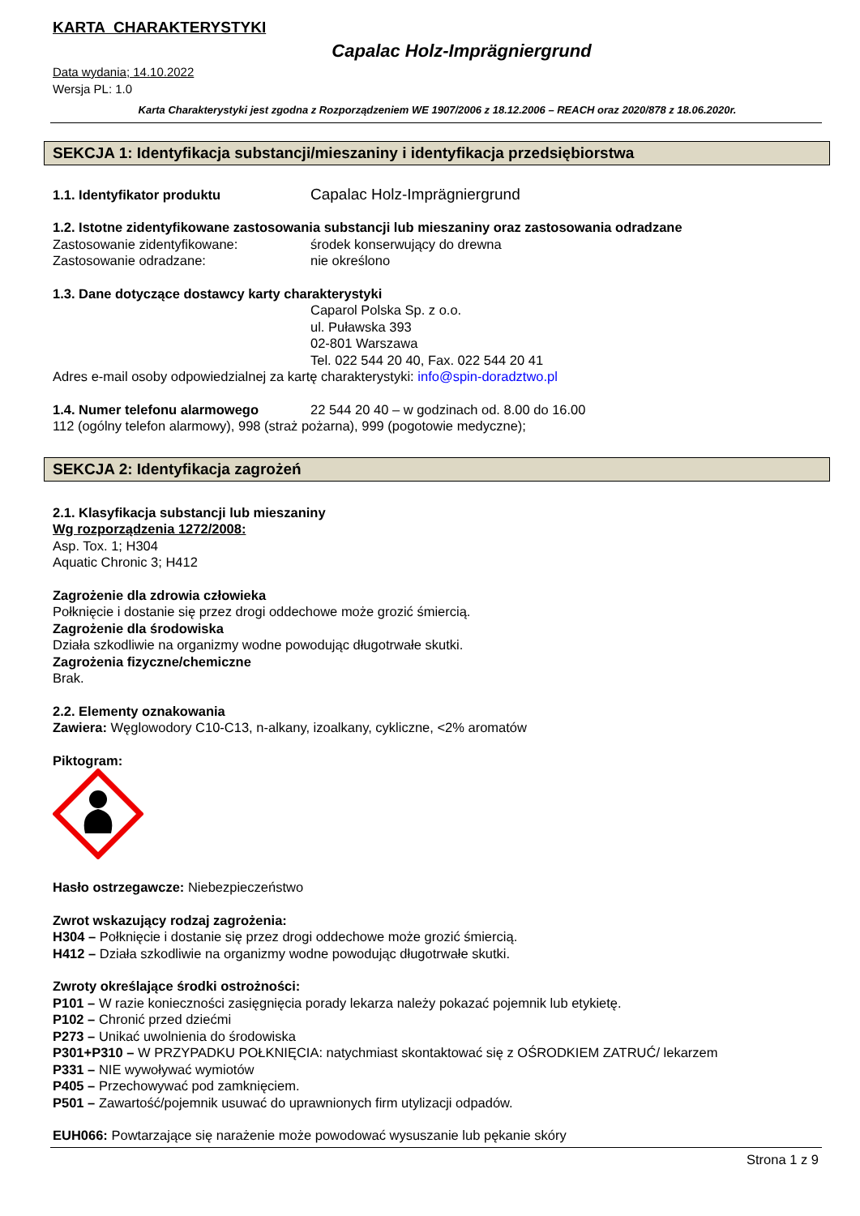KARTA CHARAKTERYSTYKI
Capalac Holz-Imprägniergrund
Data wydania; 14.10.2022
Wersja PL: 1.0
Karta Charakterystyki jest zgodna z Rozporządzeniem WE 1907/2006 z 18.12.2006 – REACH oraz 2020/878 z 18.06.2020r.
SEKCJA 1: Identyfikacja substancji/mieszaniny i identyfikacja przedsiębiorstwa
1.1. Identyfikator produktu
Capalac Holz-Imprägniergrund
1.2. Istotne zidentyfikowane zastosowania substancji lub mieszaniny oraz zastosowania odradzane
Zastosowanie zidentyfikowane: środek konserwujący do drewna
Zastosowanie odradzane: nie określono
1.3. Dane dotyczące dostawcy karty charakterystyki
Caparol Polska Sp. z o.o.
ul. Puławska 393
02-801 Warszawa
Tel. 022 544 20 40, Fax. 022 544 20 41
Adres e-mail osoby odpowiedzialnej za kartę charakterystyki: info@spin-doradztwo.pl
1.4. Numer telefonu alarmowego 22 544 20 40 – w godzinach od. 8.00 do 16.00
112 (ogólny telefon alarmowy), 998 (straż pożarna), 999 (pogotowie medyczne);
SEKCJA 2: Identyfikacja zagrożeń
2.1. Klasyfikacja substancji lub mieszaniny
Wg rozporządzenia 1272/2008:
Asp. Tox. 1; H304
Aquatic Chronic 3; H412
Zagrożenie dla zdrowia człowieka
Połknięcie i dostanie się przez drogi oddechowe może grozić śmiercią.
Zagrożenie dla środowiska
Działa szkodliwie na organizmy wodne powodując długotrwałe skutki.
Zagrożenia fizyczne/chemiczne
Brak.
2.2. Elementy oznakowania
Zawiera: Węglowodory C10-C13, n-alkany, izoalkany, cykliczne, <2% aromatów
Piktogram:
Hasło ostrzegawcze: Niebezpieczeństwo
Zwrot wskazujący rodzaj zagrożenia:
H304 – Połknięcie i dostanie się przez drogi oddechowe może grozić śmiercią.
H412 – Działa szkodliwie na organizmy wodne powodując długotrwałe skutki.
Zwroty określające środki ostrożności:
P101 – W razie konieczności zasięgnięcia porady lekarza należy pokazać pojemnik lub etykietę.
P102 – Chronić przed dziećmi
P273 – Unikać uwolnienia do środowiska
P301+P310 – W PRZYPADKU POŁKNIĘCIA: natychmiast skontaktować się z OŚRODKIEM ZATRUĆ/ lekarzem
P331 – NIE wywoływać wymiotów
P405 – Przechowywać pod zamknięciem.
P501 – Zawartość/pojemnik usuwać do uprawnionych firm utylizacji odpadów.
EUH066: Powtarzające się narażenie może powodować wysuszanie lub pękanie skóry
Strona 1 z 9